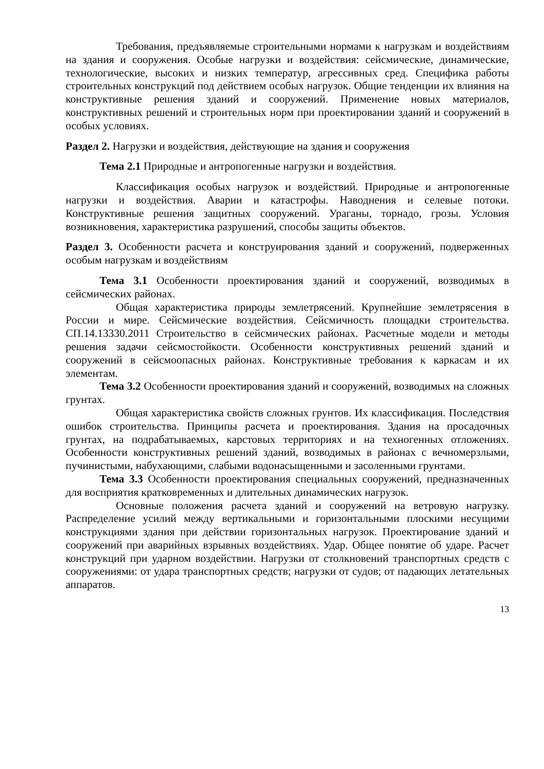Требования, предъявляемые строительными нормами к нагрузкам и воздействиям на здания и сооружения. Особые нагрузки и воздействия: сейсмические, динамические, технологические, высоких и низких температур, агрессивных сред. Специфика работы строительных конструкций под действием особых нагрузок. Общие тенденции их влияния на конструктивные решения зданий и сооружений. Применение новых материалов, конструктивных решений и строительных норм при проектировании зданий и сооружений в особых условиях.
Раздел 2. Нагрузки и воздействия, действующие на здания и сооружения
Тема 2.1 Природные и антропогенные нагрузки и воздействия.
Классификация особых нагрузок и воздействий. Природные и антропогенные нагрузки и воздействия. Аварии и катастрофы. Наводнения и селевые потоки. Конструктивные решения защитных сооружений. Ураганы, торнадо, грозы. Условия возникновения, характеристика разрушений, способы защиты объектов.
Раздел 3. Особенности расчета и конструирования зданий и сооружений, подверженных особым нагрузкам и воздействиям
Тема 3.1 Особенности проектирования зданий и сооружений, возводимых в сейсмических районах.
Общая характеристика природы землетрясений. Крупнейшие землетрясения в России и мире. Сейсмические воздействия. Сейсмичность площадки строительства. СП.14.13330.2011 Строительство в сейсмических районах. Расчетные модели и методы решения задачи сейсмостойкости. Особенности конструктивных решений зданий и сооружений в сейсмоопасных районах. Конструктивные требования к каркасам и их элементам.
Тема 3.2 Особенности проектирования зданий и сооружений, возводимых на сложных грунтах.
Общая характеристика свойств сложных грунтов. Их классификация. Последствия ошибок строительства. Принципы расчета и проектирования. Здания на просадочных грунтах, на подрабатываемых, карстовых территориях и на техногенных отложениях. Особенности конструктивных решений зданий, возводимых в районах с вечномерзлыми, пучинистыми, набухающими, слабыми водонасыщенными и засоленными грунтами.
Тема 3.3 Особенности проектирования специальных сооружений, предназначенных для восприятия кратковременных и длительных динамических нагрузок.
Основные положения расчета зданий и сооружений на ветровую нагрузку. Распределение усилий между вертикальными и горизонтальными плоскими несущими конструкциями здания при действии горизонтальных нагрузок. Проектирование зданий и сооружений при аварийных взрывных воздействиях. Удар. Общее понятие об ударе. Расчет конструкций при ударном воздействии. Нагрузки от столкновений транспортных средств с сооружениями: от удара транспортных средств; нагрузки от судов; от падающих летательных аппаратов.
13